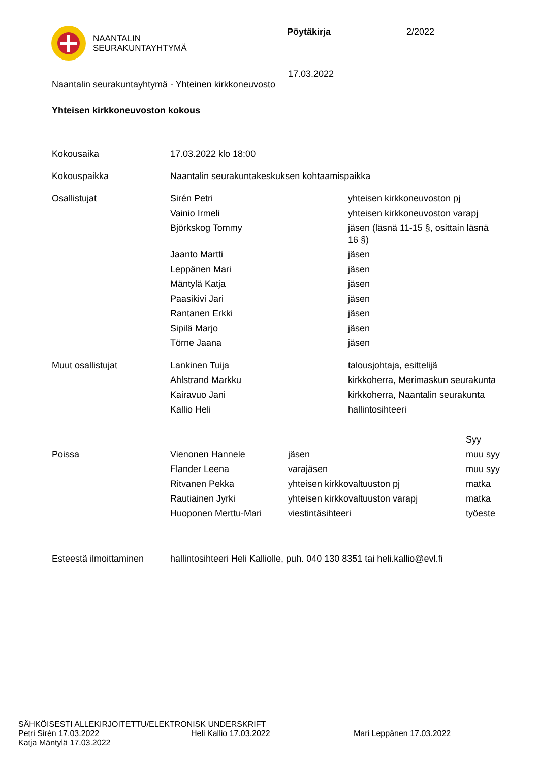NAANTALIN
SEURAKUNTAYHTYMÄ
Pöytäkirja 2/2022
17.03.2022
Naantalin seurakuntayhtymä - Yhteinen kirkkoneuvosto
Yhteisen kirkkoneuvoston kokous
| Kokousaika | 17.03.2022 klo 18:00 | |
| Kokouspaikka | Naantalin seurakuntakeskuksen kohtaamispaikka | |
| Osallistujat | Sirén Petri | yhteisen kirkkoneuvoston pj |
| | Vainio Irmeli | yhteisen kirkkoneuvoston varapj |
| | Björkskog Tommy | jäsen (läsnä 11-15 §, osittain läsnä 16 §) |
| | Jaanto Martti | jäsen |
| | Leppänen Mari | jäsen |
| | Mäntylä Katja | jäsen |
| | Paasikivi Jari | jäsen |
| | Rantanen Erkki | jäsen |
| | Sipilä Marjo | jäsen |
| | Törne Jaana | jäsen |
| Muut osallistujat | Lankinen Tuija | talousjohtaja, esittelijä |
| | Ahlstrand Markku | kirkkoherra, Merimaskun seurakunta |
| | Kairavuo Jani | kirkkoherra, Naantalin seurakunta |
| | Kallio Heli | hallintosihteeri |
| | | | Syy |
| Poissa | Vienonen Hannele | jäsen | muu syy |
| | Flander Leena | varajäsen | muu syy |
| | Ritvanen Pekka | yhteisen kirkkovaltuuston pj | matka |
| | Rautiainen Jyrki | yhteisen kirkkovaltuuston varapj | matka |
| | Huoponen Merttu-Mari | viestintäsihteeri | työeste |
| Esteestä ilmoittaminen | hallintosihteeri Heli Kalliolle, puh. 040 130 8351 tai heli.kallio@evl.fi |
SÄHKÖISESTI ALLEKIRJOITETTU/ELEKTRONISK UNDERSKRIFT
Petri Sirén 17.03.2022 Heli Kallio 17.03.2022 Mari Leppänen 17.03.2022
Katja Mäntylä 17.03.2022